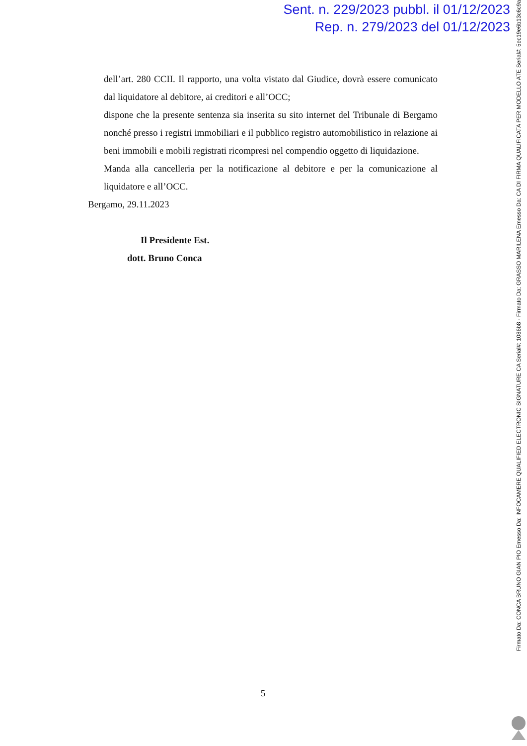Sent. n. 229/2023 pubbl. il 01/12/2023
Rep. n. 279/2023 del 01/12/2023
dell’art. 280 CCII. Il rapporto, una volta vistato dal Giudice, dovrà essere comunicato dal liquidatore al debitore, ai creditori e all’OCC;
dispone che la presente sentenza sia inserita su sito internet del Tribunale di Bergamo nonché presso i registri immobiliari e il pubblico registro automobilistico in relazione ai beni immobili e mobili registrati ricompresi nel compendio oggetto di liquidazione.
Manda alla cancelleria per la notificazione al debitore e per la comunicazione al liquidatore e all’OCC.
Bergamo, 29.11.2023
Il Presidente Est.
dott. Bruno Conca
5
Firmato Da: CONCA BRUNO GIAN PIO Emesso Da: INFOCAMERE QUALIFIED ELECTRONIC SIGNATURE CA Serial#: 1086b8 - Firmato Da: GRASSO MARILENA Emesso Da: CA DI FIRMA QUALIFICATA PER MODELLO ATE Serial#: 5ec19e6b13c6c9a